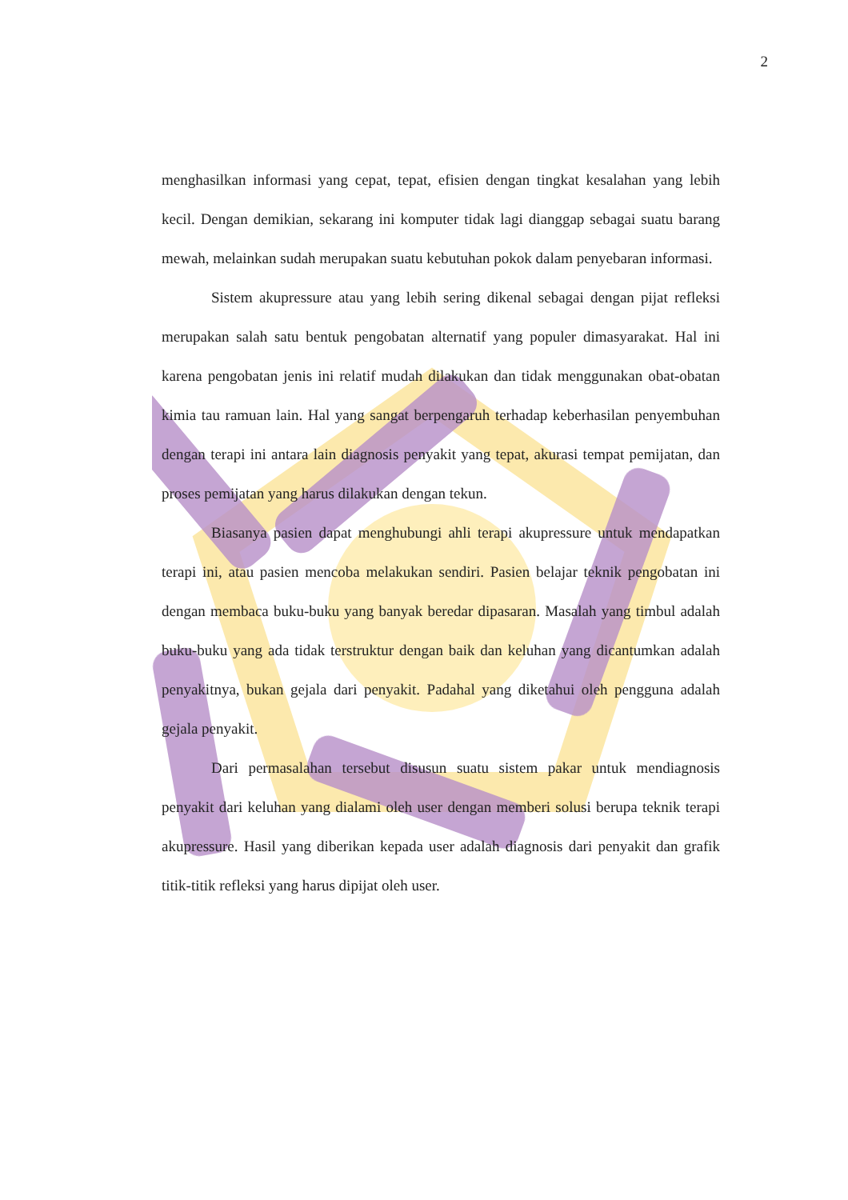2
menghasilkan informasi yang cepat, tepat, efisien dengan tingkat kesalahan yang lebih kecil. Dengan demikian, sekarang ini komputer tidak lagi dianggap sebagai suatu barang mewah, melainkan sudah merupakan suatu kebutuhan pokok dalam penyebaran informasi.
Sistem akupressure atau yang lebih sering dikenal sebagai dengan pijat refleksi merupakan salah satu bentuk pengobatan alternatif yang populer dimasyarakat. Hal ini karena pengobatan jenis ini relatif mudah dilakukan dan tidak menggunakan obat-obatan kimia tau ramuan lain. Hal yang sangat berpengaruh terhadap keberhasilan penyembuhan dengan terapi ini antara lain diagnosis penyakit yang tepat, akurasi tempat pemijatan, dan proses pemijatan yang harus dilakukan dengan tekun.
Biasanya pasien dapat menghubungi ahli terapi akupressure untuk mendapatkan terapi ini, atau pasien mencoba melakukan sendiri. Pasien belajar teknik pengobatan ini dengan membaca buku-buku yang banyak beredar dipasaran. Masalah yang timbul adalah buku-buku yang ada tidak terstruktur dengan baik dan keluhan yang dicantumkan adalah penyakitnya, bukan gejala dari penyakit. Padahal yang diketahui oleh pengguna adalah gejala penyakit.
Dari permasalahan tersebut disusun suatu sistem pakar untuk mendiagnosis penyakit dari keluhan yang dialami oleh user dengan memberi solusi berupa teknik terapi akupressure. Hasil yang diberikan kepada user adalah diagnosis dari penyakit dan grafik titik-titik refleksi yang harus dipijat oleh user.